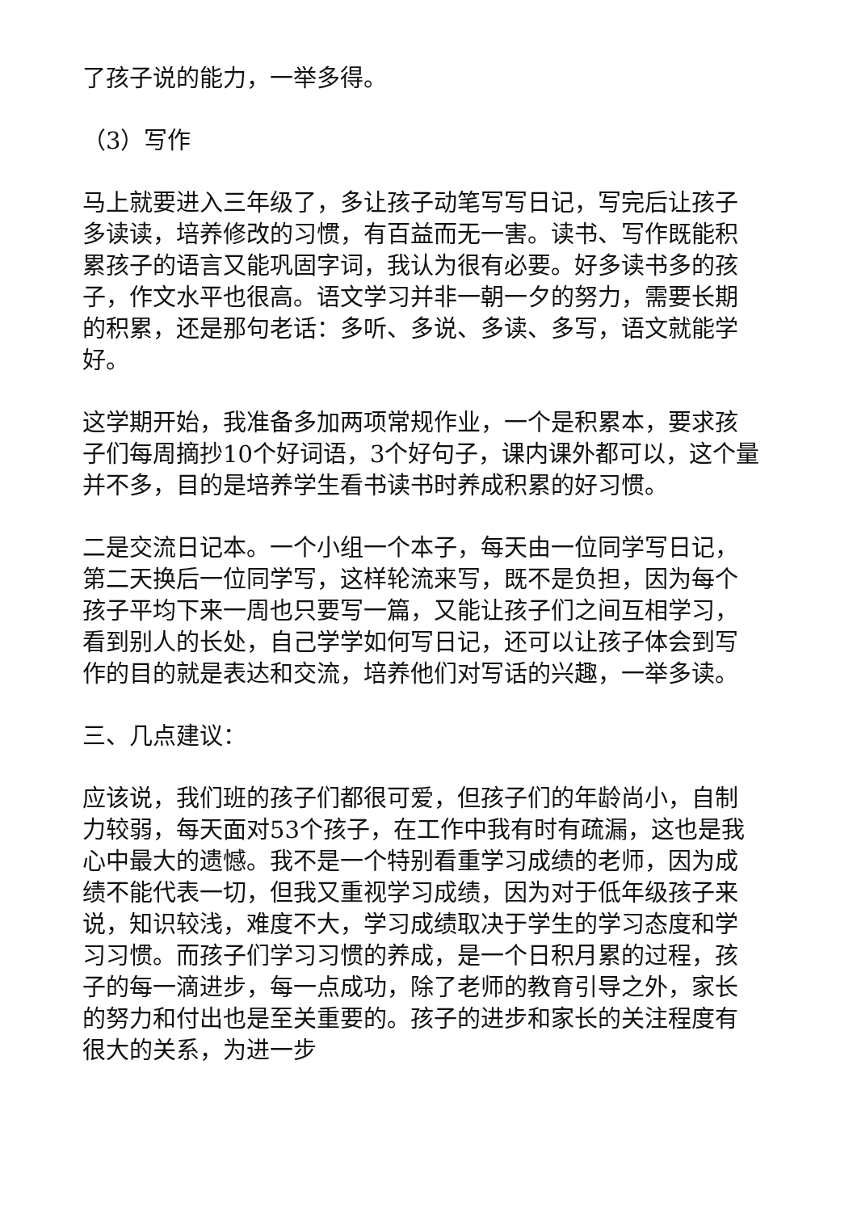了孩子说的能力，一举多得。
（3）写作
马上就要进入三年级了，多让孩子动笔写写日记，写完后让孩子多读读，培养修改的习惯，有百益而无一害。读书、写作既能积累孩子的语言又能巩固字词，我认为很有必要。好多读书多的孩子，作文水平也很高。语文学习并非一朝一夕的努力，需要长期的积累，还是那句老话：多听、多说、多读、多写，语文就能学好。
这学期开始，我准备多加两项常规作业，一个是积累本，要求孩子们每周摘抄10个好词语，3个好句子，课内课外都可以，这个量并不多，目的是培养学生看书读书时养成积累的好习惯。
二是交流日记本。一个小组一个本子，每天由一位同学写日记，第二天换后一位同学写，这样轮流来写，既不是负担，因为每个孩子平均下来一周也只要写一篇，又能让孩子们之间互相学习，看到别人的长处，自己学学如何写日记，还可以让孩子体会到写作的目的就是表达和交流，培养他们对写话的兴趣，一举多读。
三、几点建议：
应该说，我们班的孩子们都很可爱，但孩子们的年龄尚小，自制力较弱，每天面对53个孩子，在工作中我有时有疏漏，这也是我心中最大的遗憾。我不是一个特别看重学习成绩的老师，因为成绩不能代表一切，但我又重视学习成绩，因为对于低年级孩子来说，知识较浅，难度不大，学习成绩取决于学生的学习态度和学习习惯。而孩子们学习习惯的养成，是一个日积月累的过程，孩子的每一滴进步，每一点成功，除了老师的教育引导之外，家长的努力和付出也是至关重要的。孩子的进步和家长的关注程度有很大的关系，为进一步